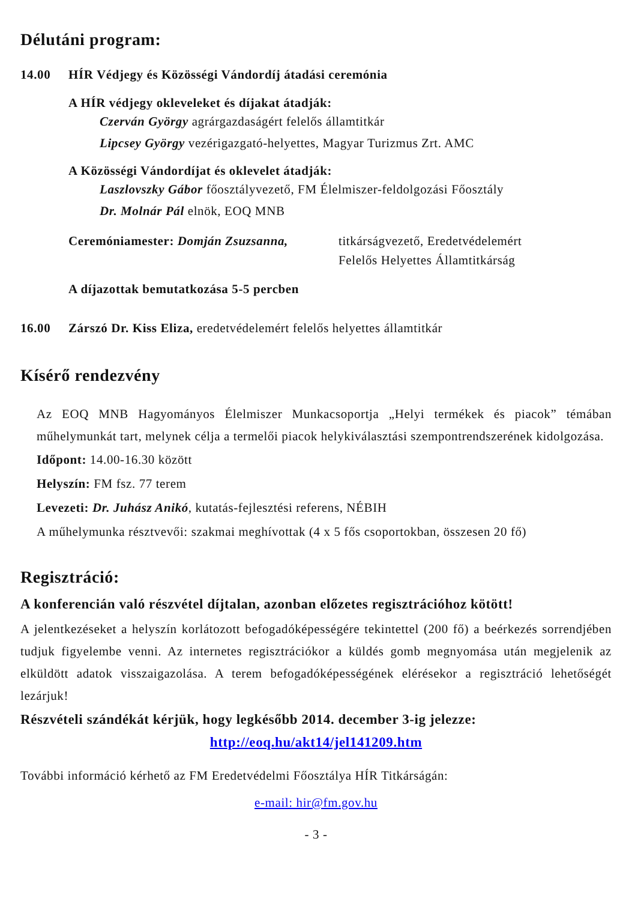Délutáni program:
14.00 HÍR Védjegy és Közösségi Vándordíj átadási ceremónia
A HÍR védjegy okleveleket és díjakat átadják:
Czerván György agrárgazdaságért felelős államtitkár
Lipcsey György vezérigazgató-helyettes, Magyar Turizmus Zrt. AMC
A Közösségi Vándordíjat és oklevelet átadják:
Laszlovszky Gábor főosztályvezető, FM Élelmiszer-feldolgozási Főosztály
Dr. Molnár Pál elnök, EOQ MNB
Ceremóniamester: Domján Zsuzsanna, titkárságvezető, Eredetvédelemért
Felelős Helyettes Államtitkárság
A díjazottak bemutatkozása 5-5 percben
16.00 Zárszó Dr. Kiss Eliza, eredetvédelemért felelős helyettes államtitkár
Kísérő rendezvény
Az EOQ MNB Hagyományos Élelmiszer Munkacsoportja „Helyi termékek és piacok” témában műhelymunkát tart, melynek célja a termelői piacok helykiválasztási szempontrendszerének kidolgozása.
Időpont: 14.00-16.30 között
Helyszín: FM fsz. 77 terem
Levezeti: Dr. Juhász Anikó, kutatás-fejlesztési referens, NÉBIH
A műhelymunka résztvevői: szakmai meghívottak (4 x 5 fős csoportokban, összesen 20 fő)
Regisztráció:
A konferencián való részvétel díjtalan, azonban előzetes regisztrációhoz kötött!
A jelentkezéseket a helyszín korlátozott befogadóképességére tekintettel (200 fő) a beérkezés sorrendjében tudjuk figyelembe venni. Az internetes regisztrációkor a küldés gomb megnyomása után megjelenik az elküldött adatok visszaigazolása. A terem befogadóképességének elérésekor a regisztráció lehetőségét lezárjuk!
Részvételi szándékát kérjük, hogy legkésőbb 2014. december 3-ig jelezze:
http://eoq.hu/akt14/jel141209.htm
További információ kérhető az FM Eredetvédelmi Főosztálya HÍR Titkárságán:
e-mail: hir@fm.gov.hu
- 3 -